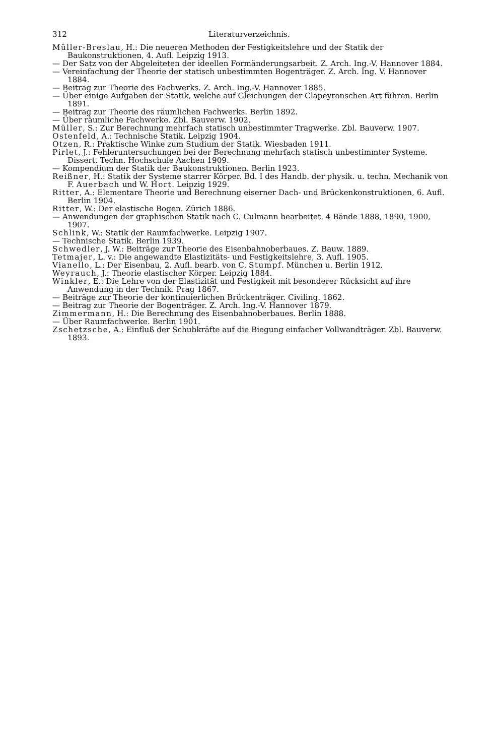312 Literaturverzeichnis.
Müller-Breslau, H.: Die neueren Methoden der Festigkeitslehre und der Statik der Baukonstruktionen, 4. Aufl. Leipzig 1913.
— Der Satz von der Abgeleiteten der ideellen Formänderungsarbeit. Z. Arch. Ing.-V. Hannover 1884.
— Vereinfachung der Theorie der statisch unbestimmten Bogenträger. Z. Arch. Ing. V. Hannover 1884.
— Beitrag zur Theorie des Fachwerks. Z. Arch. Ing.-V. Hannover 1885.
— Über einige Aufgaben der Statik, welche auf Gleichungen der Clapeyronschen Art führen. Berlin 1891.
— Beitrag zur Theorie des räumlichen Fachwerks. Berlin 1892.
— Über räumliche Fachwerke. Zbl. Bauverw. 1902.
Müller, S.: Zur Berechnung mehrfach statisch unbestimmter Tragwerke. Zbl. Bauverw. 1907.
Ostenfeld, A.: Technische Statik. Leipzig 1904.
Otzen, R.: Praktische Winke zum Studium der Statik. Wiesbaden 1911.
Pirlet, J.: Fehleruntersuchungen bei der Berechnung mehrfach statisch unbestimmter Systeme. Dissert. Techn. Hochschule Aachen 1909.
— Kompendium der Statik der Baukonstruktionen. Berlin 1923.
Reißner, H.: Statik der Systeme starrer Körper. Bd. I des Handb. der physik. u. techn. Mechanik von F. Auerbach und W. Hort. Leipzig 1929.
Ritter, A.: Elementare Theorie und Berechnung eiserner Dach- und Brückenkonstruktionen, 6. Aufl. Berlin 1904.
Ritter, W.: Der elastische Bogen. Zürich 1886.
— Anwendungen der graphischen Statik nach C. Culmann bearbeitet. 4 Bände 1888, 1890, 1900, 1907.
Schlink, W.: Statik der Raumfachwerke. Leipzig 1907.
— Technische Statik. Berlin 1939.
Schwedler, J. W.: Beiträge zur Theorie des Eisenbahnoberbaues. Z. Bauw. 1889.
Tetmajer, L. v.: Die angewandte Elastizitäts- und Festigkeitslehre, 3. Aufl. 1905.
Vianello, L.: Der Eisenbau, 2. Aufl. bearb. von C. Stumpf. München u. Berlin 1912.
Weyrauch, J.: Theorie elastischer Körper. Leipzig 1884.
Winkler, E.: Die Lehre von der Elastizität und Festigkeit mit besonderer Rücksicht auf ihre Anwendung in der Technik. Prag 1867.
— Beiträge zur Theorie der kontinuierlichen Brückenträger. Civiling. 1862.
— Beitrag zur Theorie der Bogenträger. Z. Arch. Ing.-V. Hannover 1879.
Zimmermann, H.: Die Berechnung des Eisenbahnoberbaues. Berlin 1888.
— Über Raumfachwerke. Berlin 1901.
Zschetzsche, A.: Einfluß der Schubkräfte auf die Biegung einfacher Vollwandträger. Zbl. Bauverw. 1893.